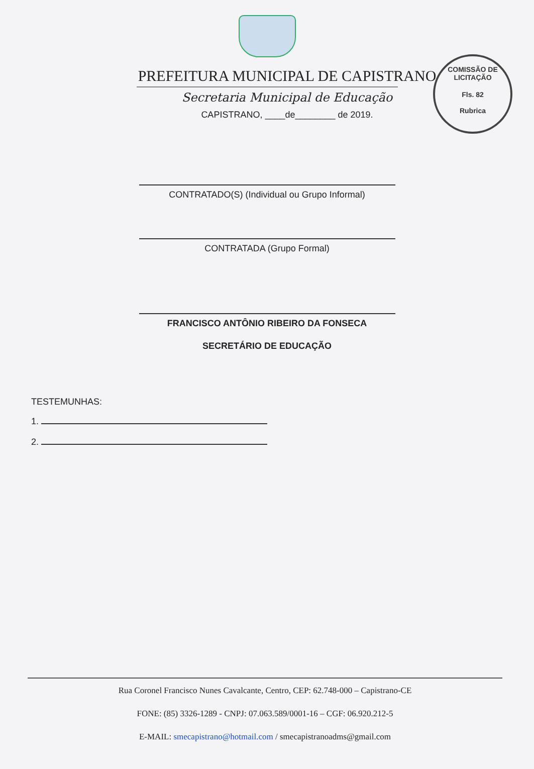COMISSÃO DE LICITAÇÃO
Fls. 82
Rubrica
PREFEITURA MUNICIPAL DE CAPISTRANO
Secretaria Municipal de Educação
CAPISTRANO, ____de________ de 2019.
CONTRATADO(S) (Individual ou Grupo Informal)
CONTRATADA (Grupo Formal)
FRANCISCO ANTÔNIO RIBEIRO DA FONSECA
SECRETÁRIO DE EDUCAÇÃO
TESTEMUNHAS:
1.
2.
Rua Coronel Francisco Nunes Cavalcante, Centro, CEP: 62.748-000 – Capistrano-CE
FONE: (85) 3326-1289 - CNPJ: 07.063.589/0001-16 – CGF: 06.920.212-5
E-MAIL: smecapistrano@hotmail.com / smecapistranoadms@gmail.com